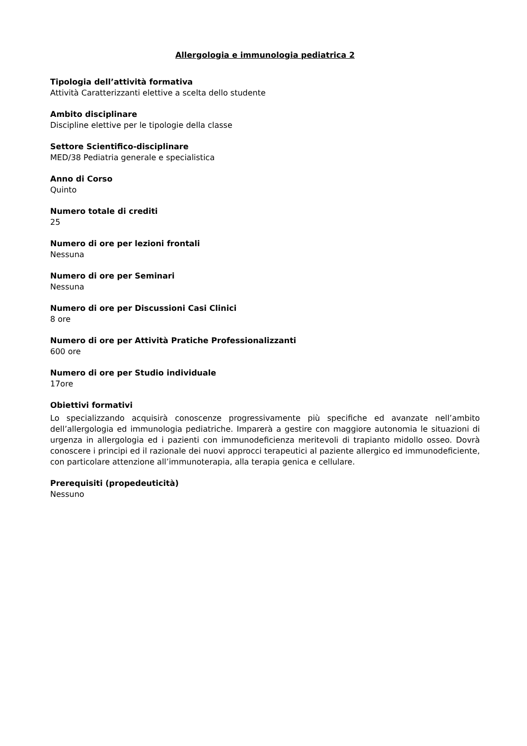Allergologia e immunologia pediatrica 2
Tipologia dell’attività formativa
Attività Caratterizzanti elettive a scelta dello studente
Ambito disciplinare
Discipline elettive per le tipologie della classe
Settore Scientifico-disciplinare
MED/38 Pediatria generale e specialistica
Anno di Corso
Quinto
Numero totale di crediti
25
Numero di ore per lezioni frontali
Nessuna
Numero di ore per Seminari
Nessuna
Numero di ore per Discussioni Casi Clinici
8 ore
Numero di ore per Attività Pratiche Professionalizzanti
600 ore
Numero di ore per Studio individuale
17ore
Obiettivi formativi
Lo specializzando acquisirà conoscenze progressivamente più specifiche ed avanzate nell’ambito dell’allergologia ed immunologia pediatriche. Imparerà a gestire con maggiore autonomia le situazioni di urgenza in allergologia ed i pazienti con immunodeficienza meritevoli di trapianto midollo osseo. Dovrà conoscere i principi ed il razionale dei nuovi approcci terapeutici al paziente allergico ed immunodeficiente, con particolare attenzione all’immunoterapia, alla terapia genica e cellulare.
Prerequisiti (propedeuticità)
Nessuno